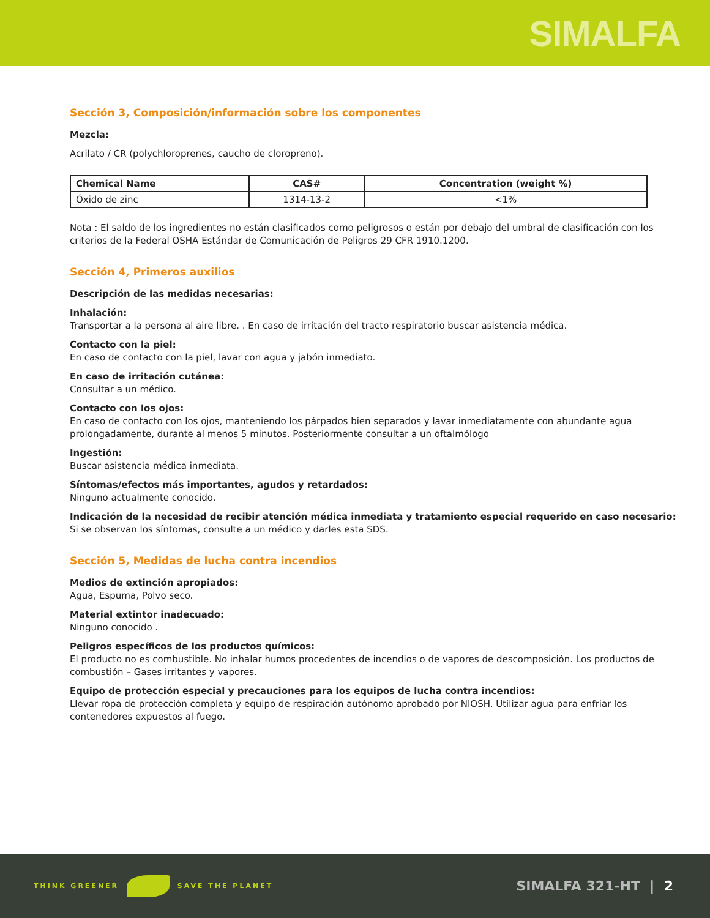SIMALFA
Sección 3, Composición/información sobre los componentes
Mezcla:
Acrilato / CR (polychloroprenes, caucho de cloropreno).
| Chemical Name | CAS# | Concentration (weight %) |
| --- | --- | --- |
| Óxido de zinc | 1314-13-2 | <1% |
Nota : El saldo de los ingredientes no están clasificados como peligrosos o están por debajo del umbral de clasificación con los criterios de la Federal OSHA Estándar de Comunicación de Peligros 29 CFR 1910.1200.
Sección 4, Primeros auxilios
Descripción de las medidas necesarias:
Inhalación:
Transportar a la persona al aire libre. . En caso de irritación del tracto respiratorio buscar asistencia médica.
Contacto con la piel:
En caso de contacto con la piel, lavar con agua y jabón inmediato.
En caso de irritación cutánea:
Consultar a un médico.
Contacto con los ojos:
En caso de contacto con los ojos, manteniendo los párpados bien separados y lavar inmediatamente con abundante agua prolongadamente, durante al menos 5 minutos. Posteriormente consultar a un oftalmólogo
Ingestión:
Buscar asistencia médica inmediata.
Síntomas/efectos más importantes, agudos y retardados:
Ninguno actualmente conocido.
Indicación de la necesidad de recibir atención médica inmediata y tratamiento especial requerido en caso necesario:
Si se observan los síntomas, consulte a un médico y darles esta SDS.
Sección 5, Medidas de lucha contra incendios
Medios de extinción apropiados:
Agua, Espuma, Polvo seco.
Material extintor inadecuado:
Ninguno conocido .
Peligros específicos de los productos químicos:
El producto no es combustible. No inhalar humos procedentes de incendios o de vapores de descomposición. Los productos de combustión – Gases irritantes y vapores.
Equipo de protección especial y precauciones para los equipos de lucha contra incendios:
Llevar ropa de protección completa y equipo de respiración autónomo aprobado por NIOSH. Utilizar agua para enfriar los contenedores expuestos al fuego.
THINK GREENER SAVE THE PLANET
SIMALFA 321-HT | 2